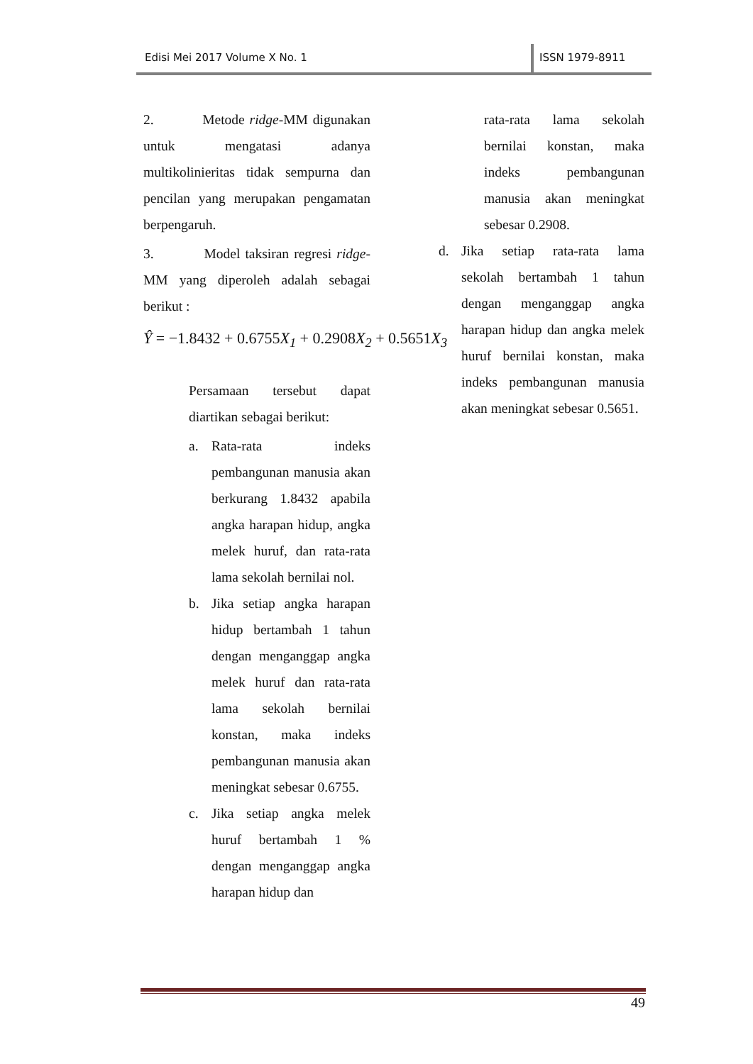Edisi Mei 2017 Volume X No. 1 ISSN 1979-8911
2. Metode ridge-MM digunakan untuk mengatasi adanya multikolinieritas tidak sempurna dan pencilan yang merupakan pengamatan berpengaruh.
3. Model taksiran regresi ridge-MM yang diperoleh adalah sebagai berikut :
Ŷ = −1.8432 + 0.6755 X<sub>1</sub> + 0.2908 X<sub>2</sub> + 0.5651 X<sub>3</sub>
Persamaan tersebut dapat diartikan sebagai berikut:
a. Rata-rata indeks pembangunan manusia akan berkurang 1.8432 apabila angka harapan hidup, angka melek huruf, dan rata-rata lama sekolah bernilai nol.
b. Jika setiap angka harapan hidup bertambah 1 tahun dengan menganggap angka melek huruf dan rata-rata lama sekolah bernilai konstan, maka indeks pembangunan manusia akan meningkat sebesar 0.6755.
c. Jika setiap angka melek huruf bertambah 1 % dengan menganggap angka harapan hidup dan
rata-rata lama sekolah bernilai konstan, maka indeks pembangunan manusia akan meningkat sebesar 0.2908.
d. Jika setiap rata-rata lama sekolah bertambah 1 tahun dengan menganggap angka harapan hidup dan angka melek huruf bernilai konstan, maka indeks pembangunan manusia akan meningkat sebesar 0.5651.
49